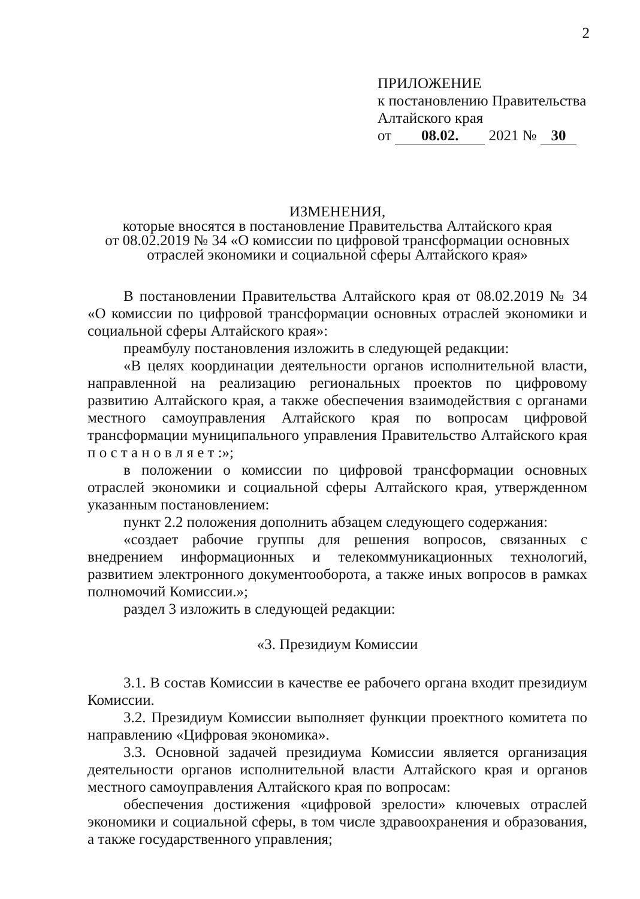2
ПРИЛОЖЕНИЕ
к постановлению Правительства
Алтайского края
от 08.02. 2021 № 30
ИЗМЕНЕНИЯ,
которые вносятся в постановление Правительства Алтайского края
от 08.02.2019 № 34 «О комиссии по цифровой трансформации основных
отраслей экономики и социальной сферы Алтайского края»
В постановлении Правительства Алтайского края от 08.02.2019 № 34 «О комиссии по цифровой трансформации основных отраслей экономики и социальной сферы Алтайского края»:
преамбулу постановления изложить в следующей редакции:
«В целях координации деятельности органов исполнительной власти, направленной на реализацию региональных проектов по цифровому развитию Алтайского края, а также обеспечения взаимодействия с органами местного самоуправления Алтайского края по вопросам цифровой трансформации муниципального управления Правительство Алтайского края п о с т а н о в л я е т :»;
в положении о комиссии по цифровой трансформации основных отраслей экономики и социальной сферы Алтайского края, утвержденном указанным постановлением:
пункт 2.2 положения дополнить абзацем следующего содержания:
«создает рабочие группы для решения вопросов, связанных с внедрением информационных и телекоммуникационных технологий, развитием электронного документооборота, а также иных вопросов в рамках полномочий Комиссии.»;
раздел 3 изложить в следующей редакции:
«3. Президиум Комиссии
3.1. В состав Комиссии в качестве ее рабочего органа входит президиум Комиссии.
3.2. Президиум Комиссии выполняет функции проектного комитета по направлению «Цифровая экономика».
3.3. Основной задачей президиума Комиссии является организация деятельности органов исполнительной власти Алтайского края и органов местного самоуправления Алтайского края по вопросам:
обеспечения достижения «цифровой зрелости» ключевых отраслей экономики и социальной сферы, в том числе здравоохранения и образования, а также государственного управления;